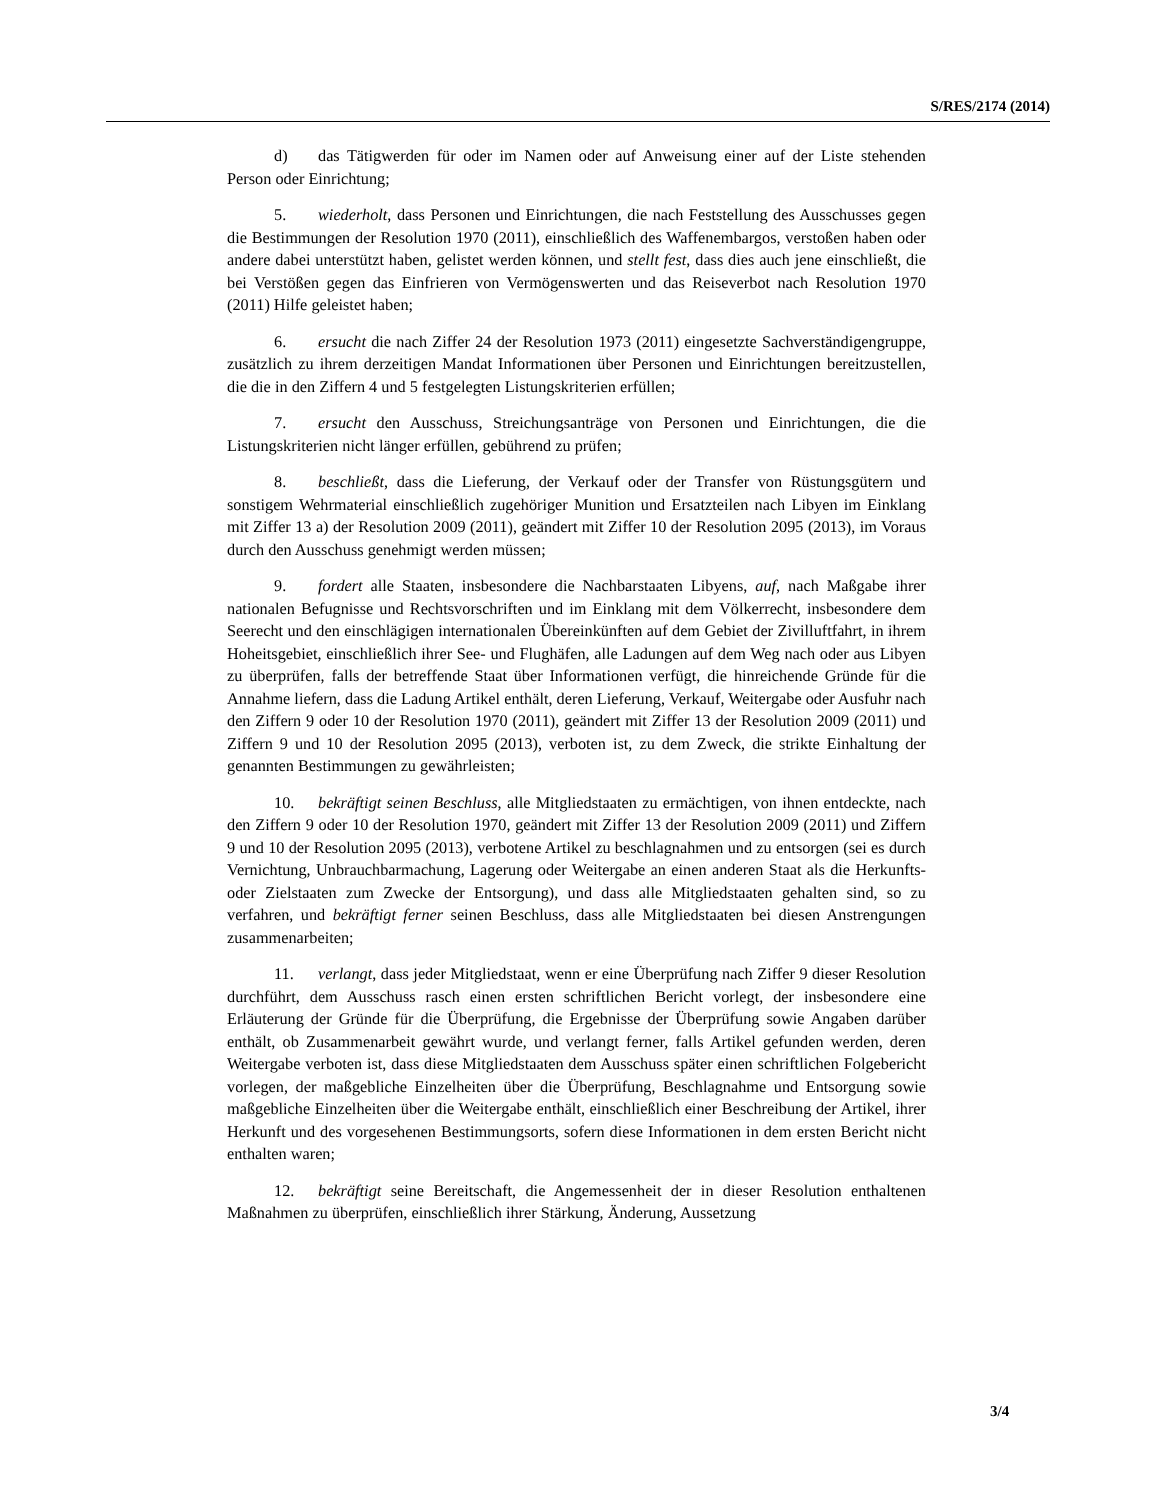S/RES/2174 (2014)
d) das Tätigwerden für oder im Namen oder auf Anweisung einer auf der Liste stehenden Person oder Einrichtung;
5. wiederholt, dass Personen und Einrichtungen, die nach Feststellung des Ausschusses gegen die Bestimmungen der Resolution 1970 (2011), einschließlich des Waffenembargos, verstoßen haben oder andere dabei unterstützt haben, gelistet werden können, und stellt fest, dass dies auch jene einschließt, die bei Verstößen gegen das Einfrieren von Vermögenswerten und das Reiseverbot nach Resolution 1970 (2011) Hilfe geleistet haben;
6. ersucht die nach Ziffer 24 der Resolution 1973 (2011) eingesetzte Sachverständigengruppe, zusätzlich zu ihrem derzeitigen Mandat Informationen über Personen und Einrichtungen bereitzustellen, die die in den Ziffern 4 und 5 festgelegten Listungskriterien erfüllen;
7. ersucht den Ausschuss, Streichungsanträge von Personen und Einrichtungen, die die Listungskriterien nicht länger erfüllen, gebührend zu prüfen;
8. beschließt, dass die Lieferung, der Verkauf oder der Transfer von Rüstungsgütern und sonstigem Wehrmaterial einschließlich zugehöriger Munition und Ersatzteilen nach Libyen im Einklang mit Ziffer 13 a) der Resolution 2009 (2011), geändert mit Ziffer 10 der Resolution 2095 (2013), im Voraus durch den Ausschuss genehmigt werden müssen;
9. fordert alle Staaten, insbesondere die Nachbarstaaten Libyens, auf, nach Maßgabe ihrer nationalen Befugnisse und Rechtsvorschriften und im Einklang mit dem Völkerrecht, insbesondere dem Seerecht und den einschlägigen internationalen Übereinkünften auf dem Gebiet der Zivilluftfahrt, in ihrem Hoheitsgebiet, einschließlich ihrer See- und Flughäfen, alle Ladungen auf dem Weg nach oder aus Libyen zu überprüfen, falls der betreffende Staat über Informationen verfügt, die hinreichende Gründe für die Annahme liefern, dass die Ladung Artikel enthält, deren Lieferung, Verkauf, Weitergabe oder Ausfuhr nach den Ziffern 9 oder 10 der Resolution 1970 (2011), geändert mit Ziffer 13 der Resolution 2009 (2011) und Ziffern 9 und 10 der Resolution 2095 (2013), verboten ist, zu dem Zweck, die strikte Einhaltung der genannten Bestimmungen zu gewährleisten;
10. bekräftigt seinen Beschluss, alle Mitgliedstaaten zu ermächtigen, von ihnen entdeckte, nach den Ziffern 9 oder 10 der Resolution 1970, geändert mit Ziffer 13 der Resolution 2009 (2011) und Ziffern 9 und 10 der Resolution 2095 (2013), verbotene Artikel zu beschlagnahmen und zu entsorgen (sei es durch Vernichtung, Unbrauchbarmachung, Lagerung oder Weitergabe an einen anderen Staat als die Herkunfts- oder Zielstaaten zum Zwecke der Entsorgung), und dass alle Mitgliedstaaten gehalten sind, so zu verfahren, und bekräftigt ferner seinen Beschluss, dass alle Mitgliedstaaten bei diesen Anstrengungen zusammenarbeiten;
11. verlangt, dass jeder Mitgliedstaat, wenn er eine Überprüfung nach Ziffer 9 dieser Resolution durchführt, dem Ausschuss rasch einen ersten schriftlichen Bericht vorlegt, der insbesondere eine Erläuterung der Gründe für die Überprüfung, die Ergebnisse der Überprüfung sowie Angaben darüber enthält, ob Zusammenarbeit gewährt wurde, und verlangt ferner, falls Artikel gefunden werden, deren Weitergabe verboten ist, dass diese Mitgliedstaaten dem Ausschuss später einen schriftlichen Folgebericht vorlegen, der maßgebliche Einzelheiten über die Überprüfung, Beschlagnahme und Entsorgung sowie maßgebliche Einzelheiten über die Weitergabe enthält, einschließlich einer Beschreibung der Artikel, ihrer Herkunft und des vorgesehenen Bestimmungsorts, sofern diese Informationen in dem ersten Bericht nicht enthalten waren;
12. bekräftigt seine Bereitschaft, die Angemessenheit der in dieser Resolution enthaltenen Maßnahmen zu überprüfen, einschließlich ihrer Stärkung, Änderung, Aussetzung
3/4